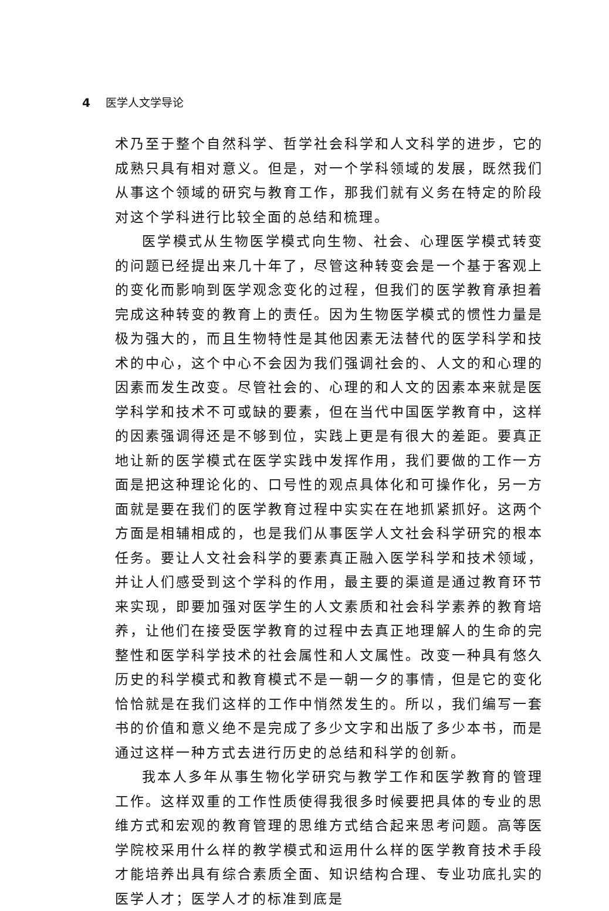4 医学人文学导论
术乃至于整个自然科学、哲学社会科学和人文科学的进步，它的成熟只具有相对意义。但是，对一个学科领域的发展，既然我们从事这个领域的研究与教育工作，那我们就有义务在特定的阶段对这个学科进行比较全面的总结和梳理。
医学模式从生物医学模式向生物、社会、心理医学模式转变的问题已经提出来几十年了，尽管这种转变会是一个基于客观上的变化而影响到医学观念变化的过程，但我们的医学教育承担着完成这种转变的教育上的责任。因为生物医学模式的惯性力量是极为强大的，而且生物特性是其他因素无法替代的医学科学和技术的中心，这个中心不会因为我们强调社会的、人文的和心理的因素而发生改变。尽管社会的、心理的和人文的因素本来就是医学科学和技术不可或缺的要素，但在当代中国医学教育中，这样的因素强调得还是不够到位，实践上更是有很大的差距。要真正地让新的医学模式在医学实践中发挥作用，我们要做的工作一方面是把这种理论化的、口号性的观点具体化和可操作化，另一方面就是要在我们的医学教育过程中实实在在地抓紧抓好。这两个方面是相辅相成的，也是我们从事医学人文社会科学研究的根本任务。要让人文社会科学的要素真正融入医学科学和技术领域，并让人们感受到这个学科的作用，最主要的渠道是通过教育环节来实现，即要加强对医学生的人文素质和社会科学素养的教育培养，让他们在接受医学教育的过程中去真正地理解人的生命的完整性和医学科学技术的社会属性和人文属性。改变一种具有悠久历史的科学模式和教育模式不是一朝一夕的事情，但是它的变化恰恰就是在我们这样的工作中悄然发生的。所以，我们编写一套书的价值和意义绝不是完成了多少文字和出版了多少本书，而是通过这样一种方式去进行历史的总结和科学的创新。
我本人多年从事生物化学研究与教学工作和医学教育的管理工作。这样双重的工作性质使得我很多时候要把具体的专业的思维方式和宏观的教育管理的思维方式结合起来思考问题。高等医学院校采用什么样的教学模式和运用什么样的医学教育技术手段才能培养出具有综合素质全面、知识结构合理、专业功底扎实的医学人才；医学人才的标准到底是